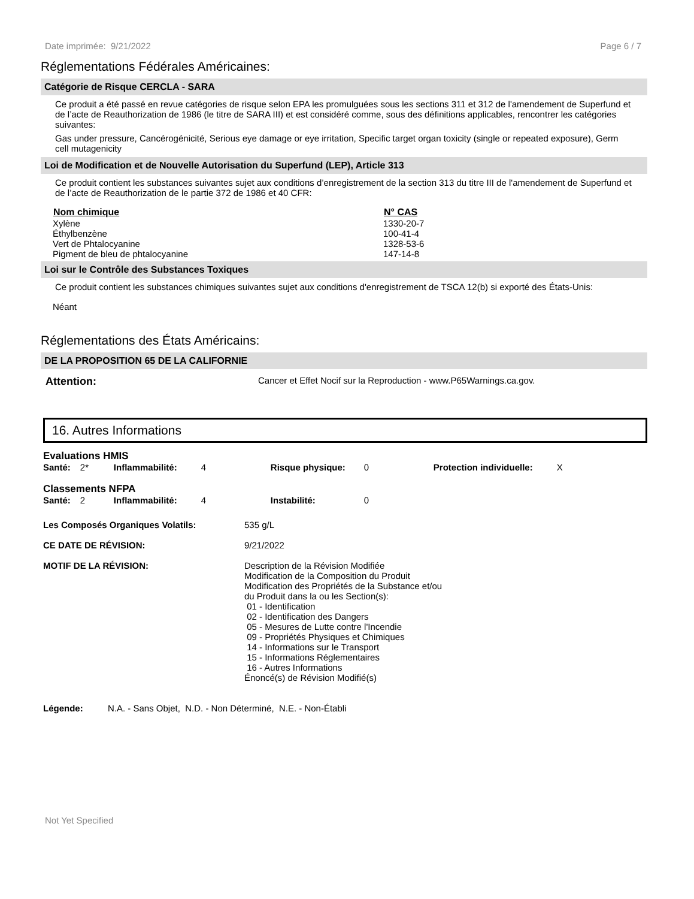Date imprimée: 9/21/2022 Page 6 / 7
Réglementations Fédérales Américaines:
Catégorie de Risque CERCLA - SARA
Ce produit a été passé en revue catégories de risque selon EPA les promulguées sous les sections 311 et 312 de l'amendement de Superfund et de l’acte de Reauthorization de 1986 (le titre de SARA III) et est considéré comme, sous des définitions applicables, rencontrer les catégories suivantes:
Gas under pressure, Cancérogénicité, Serious eye damage or eye irritation, Specific target organ toxicity (single or repeated exposure), Germ cell mutagenicity
Loi de Modification et de Nouvelle Autorisation du Superfund (LEP), Article 313
Ce produit contient les substances suivantes sujet aux conditions d’enregistrement de la section 313 du titre III de l'amendement de Superfund et de l’acte de Reauthorization de le partie 372 de 1986 et 40 CFR:
| Nom chimique | N° CAS |
| --- | --- |
| Xylène | 1330-20-7 |
| Éthylbenzène | 100-41-4 |
| Vert de Phtalocyanine | 1328-53-6 |
| Pigment de bleu de phtalocyanine | 147-14-8 |
Loi sur le Contrôle des Substances Toxiques
Ce produit contient les substances chimiques suivantes sujet aux conditions d'enregistrement de TSCA 12(b) si exporté des États-Unis:
Néant
Réglementations des États Américains:
DE LA PROPOSITION 65 DE LA CALIFORNIE
Attention: Cancer et Effet Nocif sur la Reproduction - www.P65Warnings.ca.gov.
16. Autres Informations
Evaluations HMIS
| Santé: | 2* | Inflammabilité: | 4 | Risque physique: | 0 | Protection individuelle: | X |
Classements NFPA
| Santé: | 2 | Inflammabilité: | 4 | Instabilité: | 0 |
| Les Composés Organiques Volatils: | 535 g/L |
| CE DATE DE RÉVISION: | 9/21/2022 |
| MOTIF DE LA RÉVISION: | Description de la Révision Modifiée Modification de la Composition du Produit Modification des Propriétés de la Substance et/ou du Produit dans la ou les Section(s): 01 - Identification 02 - Identification des Dangers 05 - Mesures de Lutte contre l'Incendie 09 - Propriétés Physiques et Chimiques 14 - Informations sur le Transport 15 - Informations Réglementaires 16 - Autres Informations Énoncé(s) de Révision Modifié(s) |
Légende: N.A. - Sans Objet, N.D. - Non Déterminé, N.E. - Non-Établi
Not Yet Specified